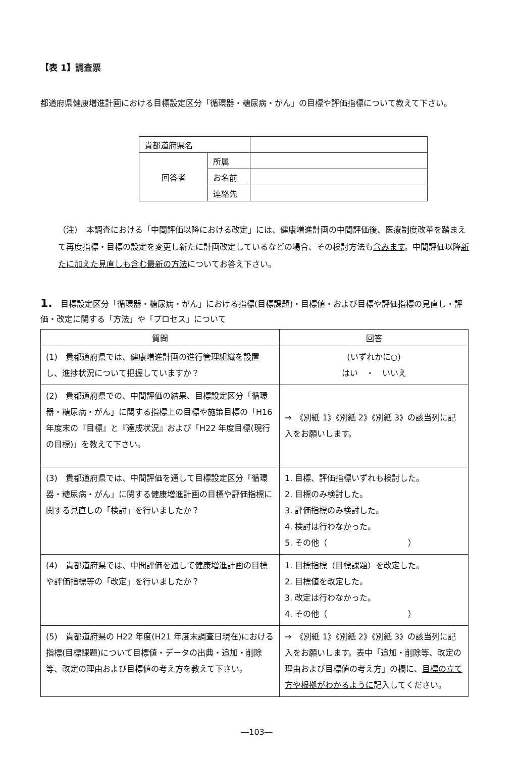【表 1】調査票
都道府県健康増進計画における目標設定区分「循環器・糖尿病・がん」の目標や評価指標について教えて下さい。
| 貴都道府県名 | | |
| 回答者 | 所属 | |
| | お名前 | |
| | 連絡先 | |
（注）　本調査における「中間評価以降における改定」には、健康増進計画の中間評価後、医療制度改革を踏まえて再度指標・目標の設定を変更し新たに計画改定しているなどの場合、その検討方法も含みます。中間評価以降新たに加えた見直しも含む最新の方法についてお答え下さい。
1.　目標設定区分「循環器・糖尿病・がん」における指標(目標課題)・目標値・および目標や評価指標の見直し・評価・改定に関する「方法」や「プロセス」について
| 質問 | 回答 |
| --- | --- |
| (1) 貴都道府県では、健康増進計画の進行管理組織を設置し、進捗状況について把握していますか？ | (いずれかに○) はい ・ いいえ |
| (2) 貴都道府県での、中間評価の結果、目標設定区分「循環器・糖尿病・がん」に関する指標上の目標や施策目標の「H16 年度末の『目標』と『達成状況』および「H22 年度目標(現行の目標)」を教えて下さい。 | → 《別紙 1》《別紙 2》《別紙 3》の該当列に記入をお願いします。 |
| (3) 貴都道府県では、中間評価を通して目標設定区分「循環器・糖尿病・がん」に関する健康増進計画の目標や評価指標に関する見直しの「検討」を行いましたか？ | 1. 目標、評価指標いずれも検討した。 2. 目標のみ検討した。 3. 評価指標のみ検討した。 4. 検討は行わなかった。 5. その他（ ） |
| (4) 貴都道府県では、中間評価を通して健康増進計画の目標や評価指標等の「改定」を行いましたか？ | 1. 目標指標（目標課題）を改定した。 2. 目標値を改定した。 3. 改定は行わなかった。 4. その他（ ） |
| (5) 貴都道府県の H22 年度(H21 年度末調査日現在)における指標(目標課題)について目標値・データの出典・追加・削除等、改定の理由および目標値の考え方を教えて下さい。 | → 《別紙 1》《別紙 2》《別紙 3》の該当列に記入をお願いします。表中「追加・削除等、改定の理由および目標値の考え方」の欄に、 目標の立て方や根拠がわかるように 記入してください。 |
―103―